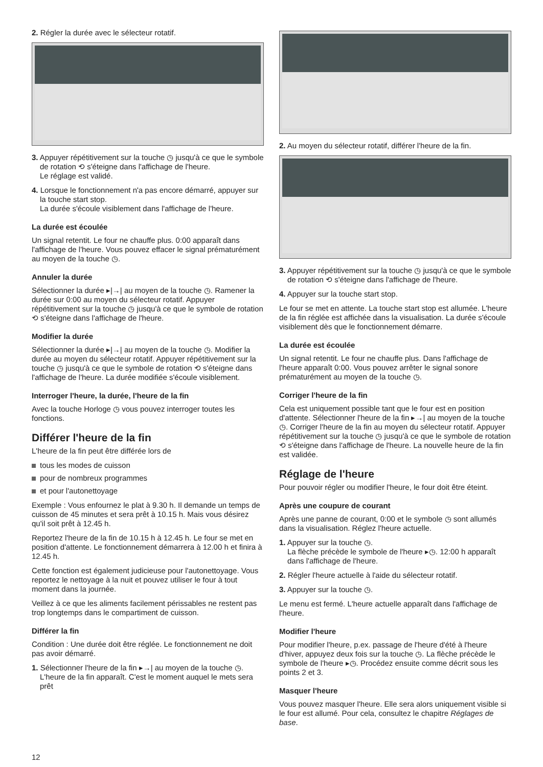2. Régler la durée avec le sélecteur rotatif.
3. Appuyer répétitivement sur la touche ◷ jusqu'à ce que le symbole de rotation ⟲ s'éteigne dans l'affichage de l'heure.
Le réglage est validé.
4. Lorsque le fonctionnement n'a pas encore démarré, appuyer sur la touche start stop.
La durée s'écoule visiblement dans l'affichage de l'heure.
La durée est écoulée
Un signal retentit. Le four ne chauffe plus. 0:00 apparaît dans l'affichage de l'heure. Vous pouvez effacer le signal prématurément au moyen de la touche ◷.
Annuler la durée
Sélectionner la durée ▸|→| au moyen de la touche ◷. Ramener la durée sur 0:00 au moyen du sélecteur rotatif. Appuyer répétitivement sur la touche ◷ jusqu'à ce que le symbole de rotation ⟲ s'éteigne dans l'affichage de l'heure.
Modifier la durée
Sélectionner la durée ▸|→| au moyen de la touche ◷. Modifier la durée au moyen du sélecteur rotatif. Appuyer répétitivement sur la touche ◷ jusqu'à ce que le symbole de rotation ⟲ s'éteigne dans l'affichage de l'heure. La durée modifiée s'écoule visiblement.
Interroger l'heure, la durée, l'heure de la fin
Avec la touche Horloge ◷ vous pouvez interroger toutes les fonctions.
Différer l'heure de la fin
L'heure de la fin peut être différée lors de
tous les modes de cuisson
pour de nombreux programmes
et pour l'autonettoyage
Exemple : Vous enfournez le plat à 9.30 h. Il demande un temps de cuisson de 45 minutes et sera prêt à 10.15 h. Mais vous désirez qu'il soit prêt à 12.45 h.
Reportez l'heure de la fin de 10.15 h à 12.45 h. Le four se met en position d'attente. Le fonctionnement démarrera à 12.00 h et finira à 12.45 h.
Cette fonction est également judicieuse pour l'autonettoyage. Vous reportez le nettoyage à la nuit et pouvez utiliser le four à tout moment dans la journée.
Veillez à ce que les aliments facilement périssables ne restent pas trop longtemps dans le compartiment de cuisson.
Différer la fin
Condition : Une durée doit être réglée. Le fonctionnement ne doit pas avoir démarré.
1. Sélectionner l'heure de la fin ▸→| au moyen de la touche ◷. L'heure de la fin apparaît. C'est le moment auquel le mets sera prêt
2. Au moyen du sélecteur rotatif, différer l'heure de la fin.
3. Appuyer répétitivement sur la touche ◷ jusqu'à ce que le symbole de rotation ⟲ s'éteigne dans l'affichage de l'heure.
4. Appuyer sur la touche start stop.
Le four se met en attente. La touche start stop est allumée. L'heure de la fin réglée est affichée dans la visualisation. La durée s'écoule visiblement dès que le fonctionnement démarre.
La durée est écoulée
Un signal retentit. Le four ne chauffe plus. Dans l'affichage de l'heure apparaît 0:00. Vous pouvez arrêter le signal sonore prématurément au moyen de la touche ◷.
Corriger l'heure de la fin
Cela est uniquement possible tant que le four est en position d'attente. Sélectionner l'heure de la fin ▸→| au moyen de la touche ◷. Corriger l'heure de la fin au moyen du sélecteur rotatif. Appuyer répétitivement sur la touche ◷ jusqu'à ce que le symbole de rotation ⟲ s'éteigne dans l'affichage de l'heure. La nouvelle heure de la fin est validée.
Réglage de l'heure
Pour pouvoir régler ou modifier l'heure, le four doit être éteint.
Après une coupure de courant
Après une panne de courant, 0:00 et le symbole ◷ sont allumés dans la visualisation. Réglez l'heure actuelle.
1. Appuyer sur la touche ◷.
La flèche précède le symbole de l'heure ▸◷. 12:00 h apparaît dans l'affichage de l'heure.
2. Régler l'heure actuelle à l'aide du sélecteur rotatif.
3. Appuyer sur la touche ◷.
Le menu est fermé. L'heure actuelle apparaît dans l'affichage de l'heure.
Modifier l'heure
Pour modifier l'heure, p.ex. passage de l'heure d'été à l'heure d'hiver, appuyez deux fois sur la touche ◷. La flèche précède le symbole de l'heure ▸◷. Procédez ensuite comme décrit sous les points 2 et 3.
Masquer l'heure
Vous pouvez masquer l'heure. Elle sera alors uniquement visible si le four est allumé. Pour cela, consultez le chapitre Réglages de base.
12